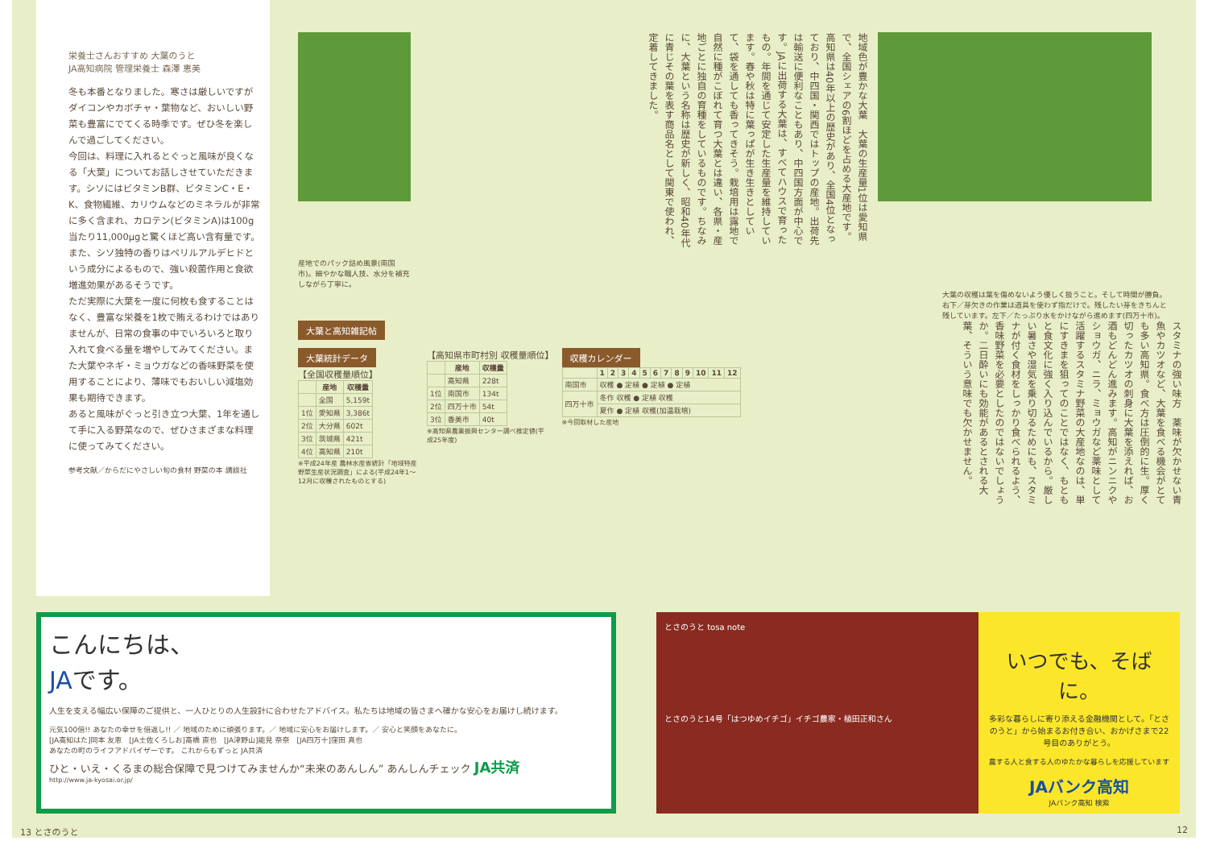栄養士さんおすすめ 大葉のうと
JA高知病院 管理栄養士 森澤 恵美
冬も本番となりました。寒さは厳しいですがダイコンやカボチャ・葉物など、おいしい野菜も豊富にでてくる時季です。ぜひ冬を楽しんで過ごしてください。
今回は、料理に入れるとぐっと風味が良くなる「大葉」についてお話しさせていただきます。シソにはビタミンB群、ビタミンC・E・K、食物繊維、カリウムなどのミネラルが非常に多く含まれ、カロテン(ビタミンA)は100g当たり11,000μgと驚くほど高い含有量です。また、シソ独特の香りはペリルアルデヒドという成分によるもので、強い殺菌作用と食欲増進効果があるそうです。
ただ実際に大葉を一度に何枚も食することはなく、豊富な栄養を1枚で賄えるわけではありませんが、日常の食事の中でいろいろと取り入れて食べる量を増やしてみてください。また大葉やネギ・ミョウガなどの香味野菜を使用することにより、薄味でもおいしい減塩効果も期待できます。
あると風味がぐっと引き立つ大葉、1年を通して手に入る野菜なので、ぜひさまざまな料理に使ってみてください。
参考文献／からだにやさしい旬の食材 野菜の本 講談社
地域色が豊かな大葉　大葉の生産量1位は愛知県で、全国シェアの6割ほどを占める大産地です。高知県は40年以上の歴史があり、全国4位となっており、中四国・関西ではトップの産地。出荷先は輸送に便利なこともあり、中四国方面が中心です。JAに出荷する大葉は、すべてハウスで育ったもの。年間を通じて安定した生産量を維持しています。春や秋は特に葉っぱが生き生きとしていて、袋を通しても香ってきそう。栽培用は露地で自然に種がこぼれて育つ大葉とは違い、各県・産地ごとに独自の育種をしているものです。ちなみに、大葉という名称は歴史が新しく、昭和40年代に青じその葉を表す商品名として関東で使われ、定着してきました。
産地でのパック詰め風景(南国市)。細やかな職人技、水分を補充しながら丁寧に。
大葉の収穫は葉を傷めないよう優しく扱うこと。そして時間が勝負。右下／芽欠きの作業は道具を使わず指だけで。残したい芽をきちんと残しています。左下／たっぷり水をかけながら進めます(四万十市)。
大葉と高知雑記帖
スタミナの強い味方　薬味が欠かせない青魚やカツオなど、大葉を食べる機会がとても多い高知県。食べ方は圧倒的に生。厚く切ったカツオの刺身に大葉を添えれば、お酒もどんどん進みます。高知がニンニクやショウガ、ニラ、ミョウガなど薬味として活躍するスタミナ野菜の大産地なのは、単にすきまを狙ってのことではなく、もともと食文化に強く入り込んでいるから。厳しい暑さや湿気を乗り切るためにも、スタミナが付く食材をしっかり食べられるよう、香味野菜を必要としたのではないでしょうか。二日酔いにも効能があるとされる大葉、そういう意味でも欠かせません。
大葉統計データ
【全国収穫量順位】
| | 産地 | 収穫量 |
| --- | --- | --- |
| | 全国 | 5,159t |
| 1位 | 愛知県 | 3,386t |
| 2位 | 大分県 | 602t |
| 3位 | 茨城県 | 421t |
| 4位 | 高知県 | 210t |
※平成24年産 農林水産省統計「地域特産野菜生産状況調査」による(平成24年1〜12月に収穫されたものとする)
【高知県市町村別 収穫量順位】
| | 産地 | 収穫量 |
| --- | --- | --- |
| | 高知県 | 228t |
| 1位 | 南国市 | 134t |
| 2位 | 四万十市 | 54t |
| 3位 | 香美市 | 40t |
※高知県農業振興センター調べ推定値(平成25年度)
収穫カレンダー
| | 1 | 2 | 3 | 4 | 5 | 6 | 7 | 8 | 9 | 10 | 11 | 12 |
| --- | --- | --- | --- | --- | --- | --- | --- | --- | --- | --- | --- | --- |
| 南国市 | 収穫 ● 定植 ● 定植 ● 定植 | | | | | | | | | | | |
| 四万十市 | 冬作 収穫 ● 定植 収穫 | | | | | | | | | | | |
| | 夏作 ● 定植 収穫(加温栽培) | | | | | | | | | | | |
※今回取材した産地
こんにちは、
JAです。
人生を支える幅広い保障のご提供と、一人ひとりの人生設計に合わせたアドバイス。私たちは地域の皆さまへ確かな安心をお届けし続けます。
元気100倍!! あなたの幸せを倍返し!! ／ 地域のために頑張ります。／ 地域に安心をお届けします。／ 安心と笑顔をあなたに。
[JA高知はた]岡本 友恵　[JA土佐くろしお]高橋 直也　[JA津野山]能見 奈奈　[JA四万十]窪田 真也
あなたの町のライフアドバイザーです。 これからもずっと JA共済
ひと・いえ・くるまの総合保障で見つけてみませんか“未来のあんしん” あんしんチェック JA共済
http://www.ja-kyosai.or.jp/
とさのうと tosa note
とさのうと14号「はつゆめイチゴ」イチゴ農家・植田正和さん
いつでも、そばに。
多彩な暮らしに寄り添える金融機関として。「とさのうと」から始まるお付き合い、おかげさまで22号目のありがとう。
農する人と食する人のゆたかな暮らしを応援しています
JAバンク高知
JAバンク高知 検索
13 とさのうと 12